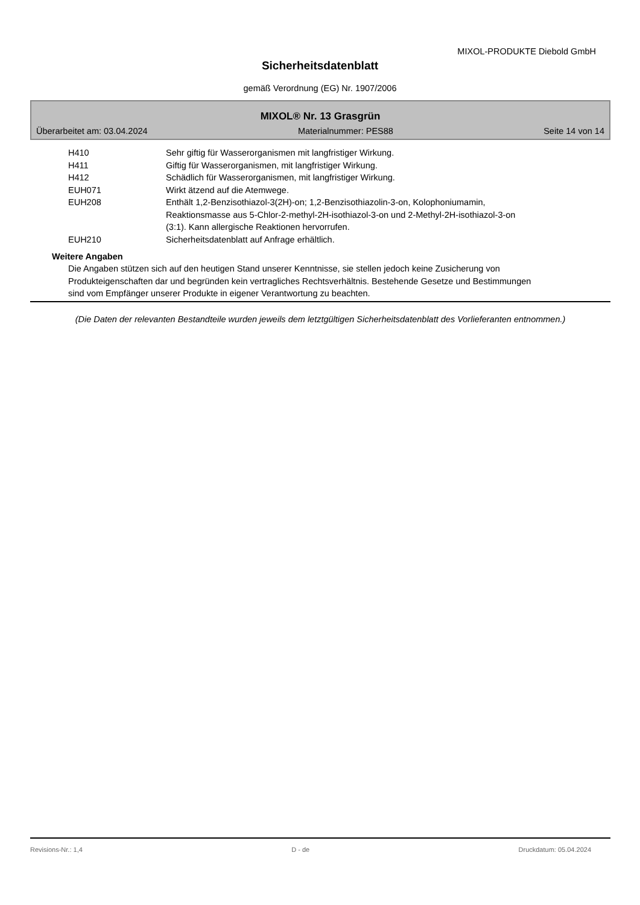MIXOL-PRODUKTE Diebold GmbH
Sicherheitsdatenblatt
gemäß Verordnung (EG) Nr. 1907/2006
MIXOL® Nr. 13 Grasgrün
Überarbeitet am: 03.04.2024 Materialnummer: PES88 Seite 14 von 14
| H410 | Sehr giftig für Wasserorganismen mit langfristiger Wirkung. |
| H411 | Giftig für Wasserorganismen, mit langfristiger Wirkung. |
| H412 | Schädlich für Wasserorganismen, mit langfristiger Wirkung. |
| EUH071 | Wirkt ätzend auf die Atemwege. |
| EUH208 | Enthält 1,2-Benzisothiazol-3(2H)-on; 1,2-Benzisothiazolin-3-on, Kolophoniumamin, Reaktionsmasse aus 5-Chlor-2-methyl-2H-isothiazol-3-on und 2-Methyl-2H-isothiazol-3-on (3:1). Kann allergische Reaktionen hervorrufen. |
| EUH210 | Sicherheitsdatenblatt auf Anfrage erhältlich. |
Weitere Angaben
Die Angaben stützen sich auf den heutigen Stand unserer Kenntnisse, sie stellen jedoch keine Zusicherung von Produkteigenschaften dar und begründen kein vertragliches Rechtsverhältnis. Bestehende Gesetze und Bestimmungen sind vom Empfänger unserer Produkte in eigener Verantwortung zu beachten.
(Die Daten der relevanten Bestandteile wurden jeweils dem letztgültigen Sicherheitsdatenblatt des Vorlieferanten entnommen.)
Revisions-Nr.: 1,4 D - de Druckdatum: 05.04.2024